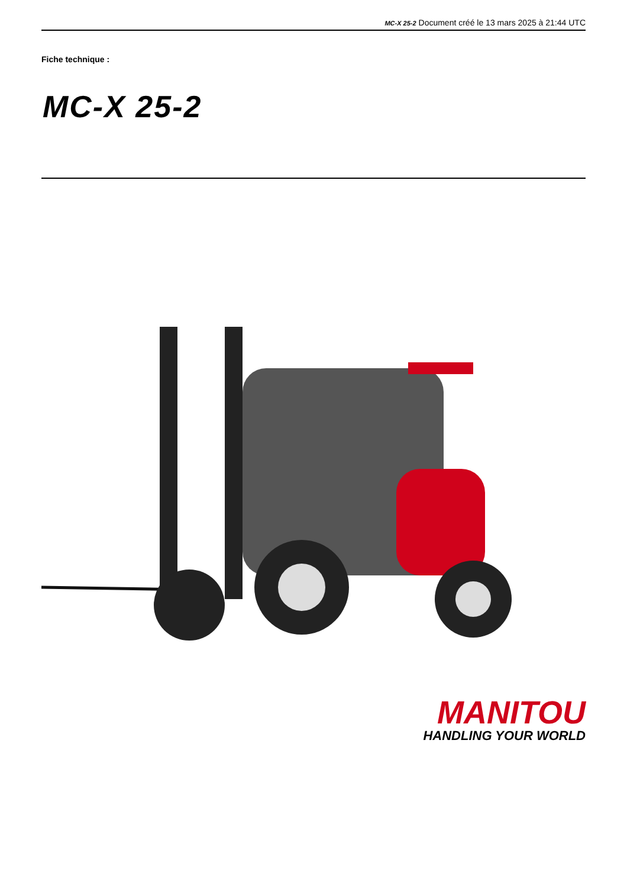MC-X 25-2 Document créé le 13 mars 2025 à 21:44 UTC
Fiche technique :
MC-X 25-2
MANITOU
HANDLING YOUR WORLD